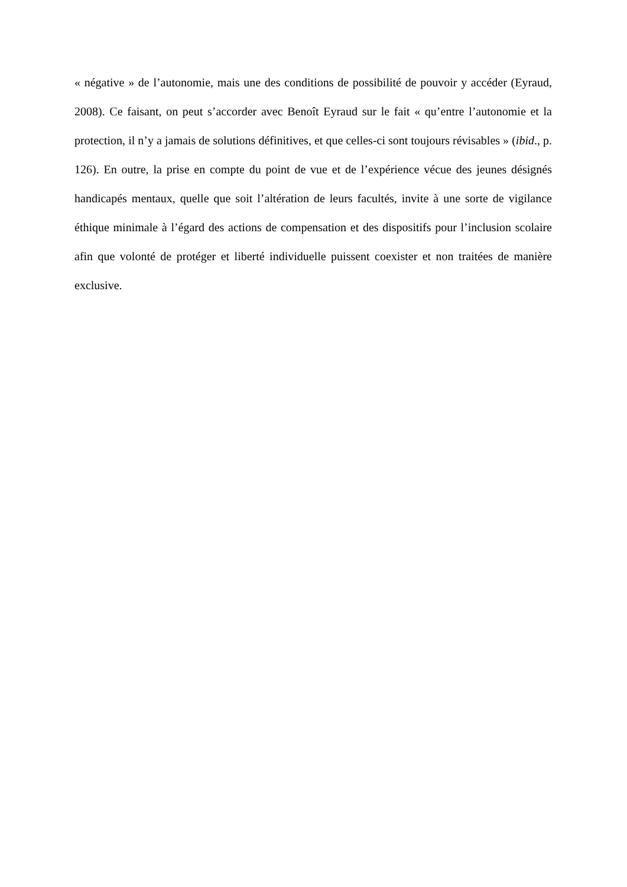« négative » de l’autonomie, mais une des conditions de possibilité de pouvoir y accéder (Eyraud, 2008). Ce faisant, on peut s’accorder avec Benoît Eyraud sur le fait « qu’entre l’autonomie et la protection, il n’y a jamais de solutions définitives, et que celles-ci sont toujours révisables » (ibid., p. 126). En outre, la prise en compte du point de vue et de l’expérience vécue des jeunes désignés handicapés mentaux, quelle que soit l’altération de leurs facultés, invite à une sorte de vigilance éthique minimale à l’égard des actions de compensation et des dispositifs pour l’inclusion scolaire afin que volonté de protéger et liberté individuelle puissent coexister et non traitées de manière exclusive.